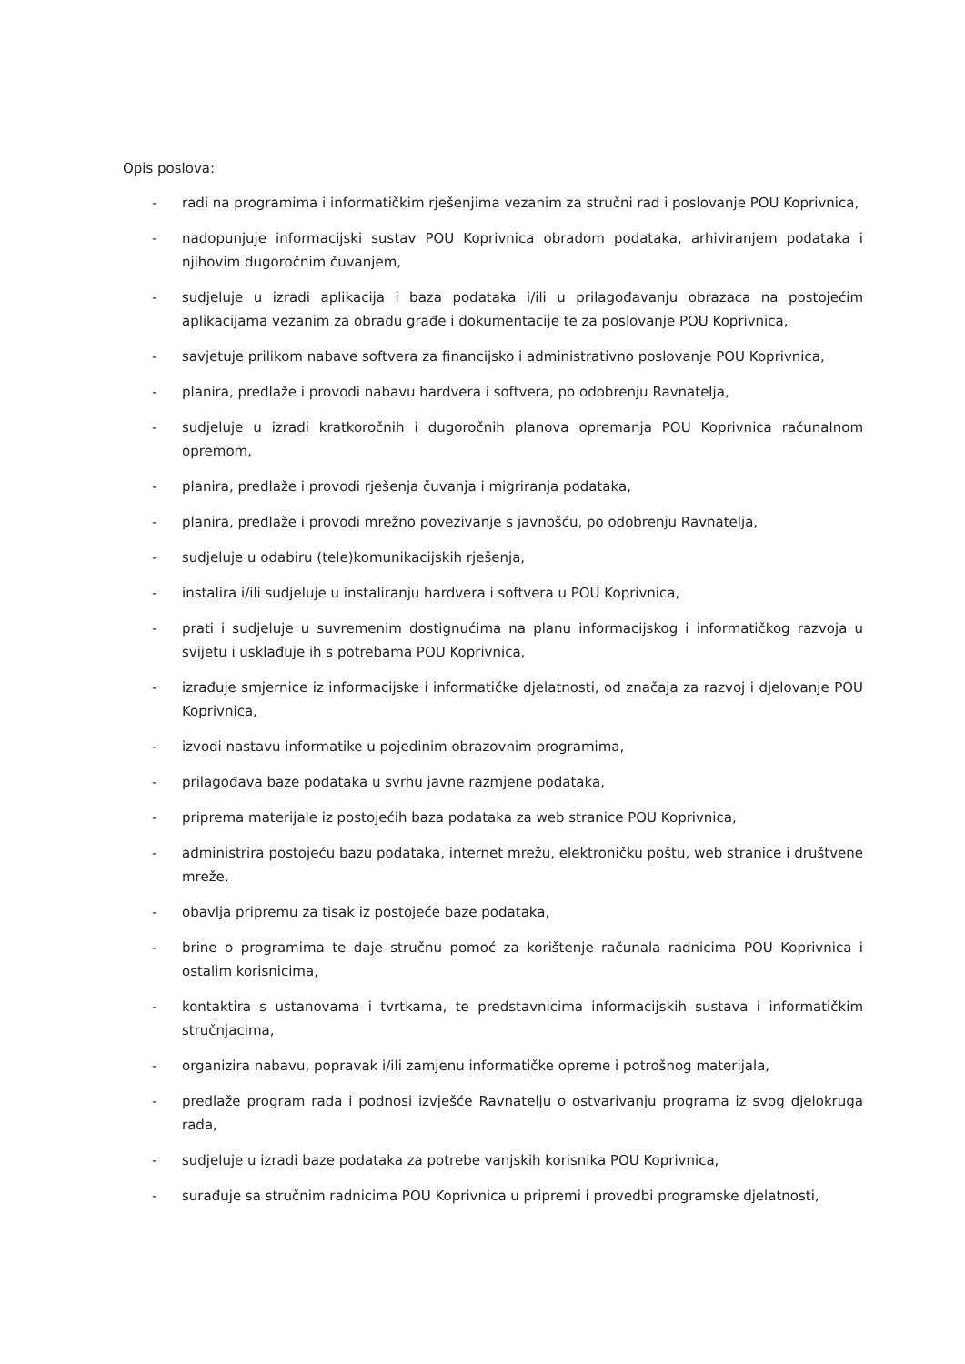Opis poslova:
- radi na programima i informatičkim rješenjima vezanim za stručni rad i poslovanje POU Koprivnica,
- nadopunjuje informacijski sustav POU Koprivnica obradom podataka, arhiviranjem podataka i njihovim dugoročnim čuvanjem,
- sudjeluje u izradi aplikacija i baza podataka i/ili u prilagođavanju obrazaca na postojećim aplikacijama vezanim za obradu građe i dokumentacije te za poslovanje POU Koprivnica,
- savjetuje prilikom nabave softvera za financijsko i administrativno poslovanje POU Koprivnica,
- planira, predlaže i provodi nabavu hardvera i softvera, po odobrenju Ravnatelja,
- sudjeluje u izradi kratkoročnih i dugoročnih planova opremanja POU Koprivnica računalnom opremom,
- planira, predlaže i provodi rješenja čuvanja i migriranja podataka,
- planira, predlaže i provodi mrežno povezivanje s javnošću, po odobrenju Ravnatelja,
- sudjeluje u odabiru (tele)komunikacijskih rješenja,
- instalira i/ili sudjeluje u instaliranju hardvera i softvera u POU Koprivnica,
- prati i sudjeluje u suvremenim dostignućima na planu informacijskog i informatičkog razvoja u svijetu i usklađuje ih s potrebama POU Koprivnica,
- izrađuje smjernice iz informacijske i informatičke djelatnosti, od značaja za razvoj i djelovanje POU Koprivnica,
- izvodi nastavu informatike u pojedinim obrazovnim programima,
- prilagođava baze podataka u svrhu javne razmjene podataka,
- priprema materijale iz postojećih baza podataka za web stranice POU Koprivnica,
- administrira postojeću bazu podataka, internet mrežu, elektroničku poštu, web stranice i društvene mreže,
- obavlja pripremu za tisak iz postojeće baze podataka,
- brine o programima te daje stručnu pomoć za korištenje računala radnicima POU Koprivnica i ostalim korisnicima,
- kontaktira s ustanovama i tvrtkama, te predstavnicima informacijskih sustava i informatičkim stručnjacima,
- organizira nabavu, popravak i/ili zamjenu informatičke opreme i potrošnog materijala,
- predlaže program rada i podnosi izvješće Ravnatelju o ostvarivanju programa iz svog djelokruga rada,
- sudjeluje u izradi baze podataka za potrebe vanjskih korisnika POU Koprivnica,
- surađuje sa stručnim radnicima POU Koprivnica u pripremi i provedbi programske djelatnosti,